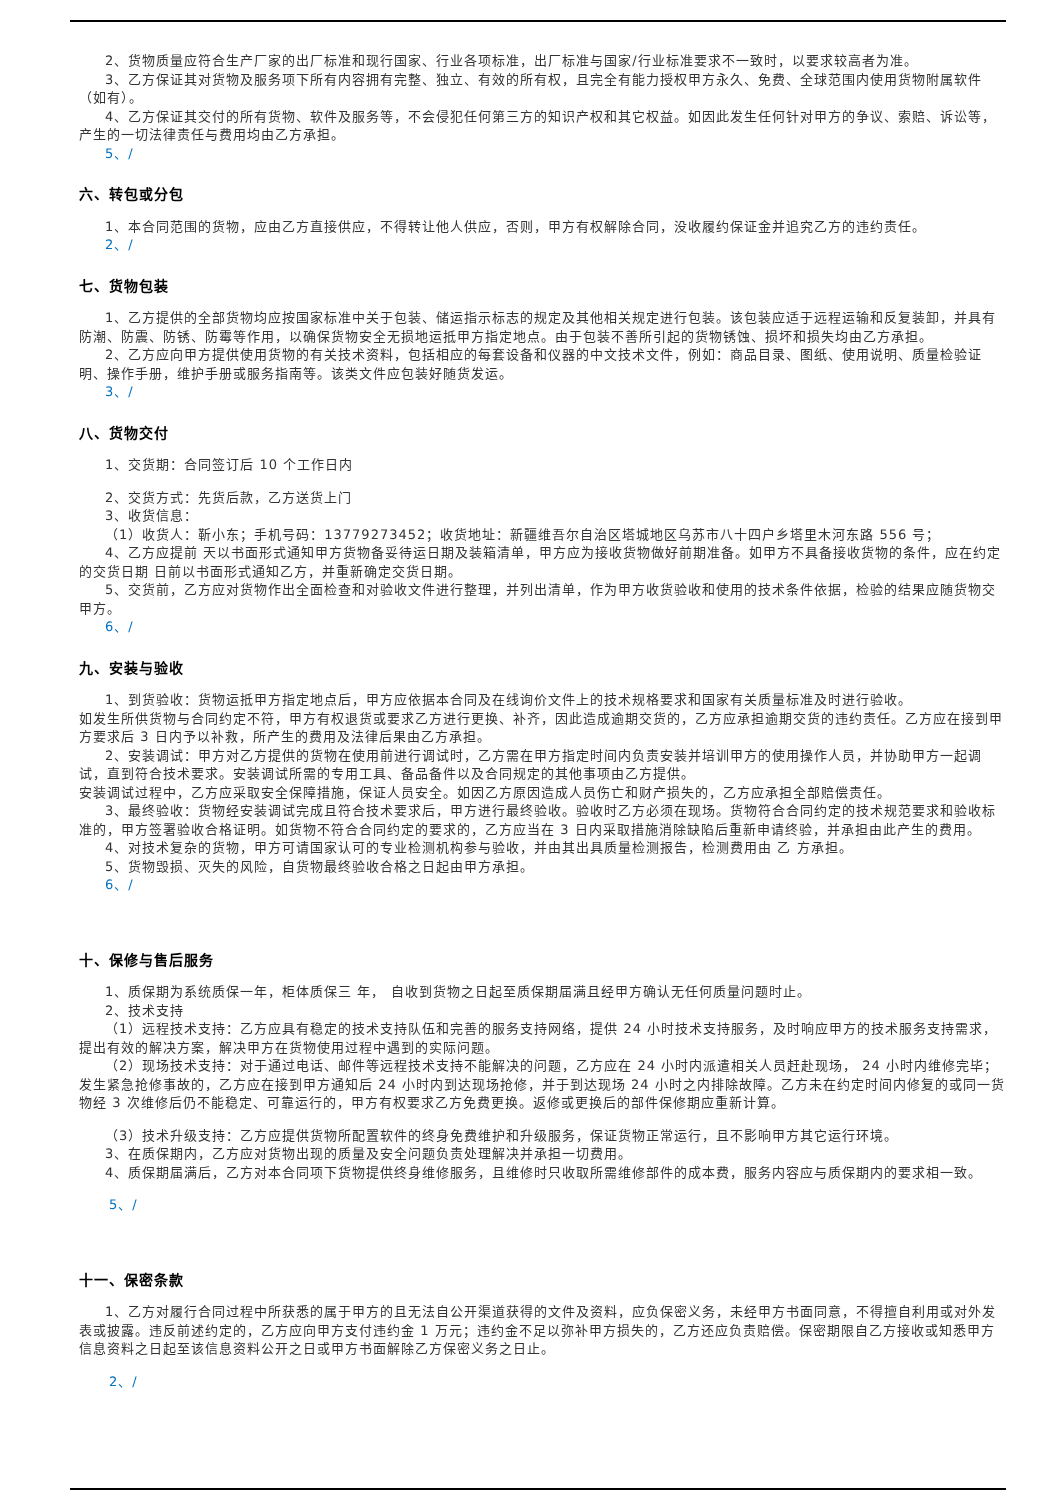2、货物质量应符合生产厂家的出厂标准和现行国家、行业各项标准，出厂标准与国家/行业标准要求不一致时，以要求较高者为准。
3、乙方保证其对货物及服务项下所有内容拥有完整、独立、有效的所有权，且完全有能力授权甲方永久、免费、全球范围内使用货物附属软件（如有）。
4、乙方保证其交付的所有货物、软件及服务等，不会侵犯任何第三方的知识产权和其它权益。如因此发生任何针对甲方的争议、索赔、诉讼等，产生的一切法律责任与费用均由乙方承担。
5、/
六、转包或分包
1、本合同范围的货物，应由乙方直接供应，不得转让他人供应，否则，甲方有权解除合同，没收履约保证金并追究乙方的违约责任。
2、/
七、货物包装
1、乙方提供的全部货物均应按国家标准中关于包装、储运指示标志的规定及其他相关规定进行包装。该包装应适于远程运输和反复装卸，并具有防潮、防震、防锈、防霉等作用，以确保货物安全无损地运抵甲方指定地点。由于包装不善所引起的货物锈蚀、损坏和损失均由乙方承担。
2、乙方应向甲方提供使用货物的有关技术资料，包括相应的每套设备和仪器的中文技术文件，例如：商品目录、图纸、使用说明、质量检验证明、操作手册，维护手册或服务指南等。该类文件应包装好随货发运。
3、/
八、货物交付
1、交货期：合同签订后 10 个工作日内
2、交货方式：先货后款，乙方送货上门
3、收货信息：
（1）收货人：靳小东；手机号码：13779273452；收货地址：新疆维吾尔自治区塔城地区乌苏市八十四户乡塔里木河东路 556 号；
4、乙方应提前 天以书面形式通知甲方货物备妥待运日期及装箱清单，甲方应为接收货物做好前期准备。如甲方不具备接收货物的条件，应在约定的交货日期 日前以书面形式通知乙方，并重新确定交货日期。
5、交货前，乙方应对货物作出全面检查和对验收文件进行整理，并列出清单，作为甲方收货验收和使用的技术条件依据，检验的结果应随货物交甲方。
6、/
九、安装与验收
1、到货验收：货物运抵甲方指定地点后，甲方应依据本合同及在线询价文件上的技术规格要求和国家有关质量标准及时进行验收。
如发生所供货物与合同约定不符，甲方有权退货或要求乙方进行更换、补齐，因此造成逾期交货的，乙方应承担逾期交货的违约责任。乙方应在接到甲方要求后 3 日内予以补救，所产生的费用及法律后果由乙方承担。
2、安装调试：甲方对乙方提供的货物在使用前进行调试时，乙方需在甲方指定时间内负责安装并培训甲方的使用操作人员，并协助甲方一起调试，直到符合技术要求。安装调试所需的专用工具、备品备件以及合同规定的其他事项由乙方提供。
安装调试过程中，乙方应采取安全保障措施，保证人员安全。如因乙方原因造成人员伤亡和财产损失的，乙方应承担全部赔偿责任。
3、最终验收：货物经安装调试完成且符合技术要求后，甲方进行最终验收。验收时乙方必须在现场。货物符合合同约定的技术规范要求和验收标准的，甲方签署验收合格证明。如货物不符合合同约定的要求的，乙方应当在 3 日内采取措施消除缺陷后重新申请终验，并承担由此产生的费用。
4、对技术复杂的货物，甲方可请国家认可的专业检测机构参与验收，并由其出具质量检测报告，检测费用由 乙 方承担。
5、货物毁损、灭失的风险，自货物最终验收合格之日起由甲方承担。
6、/
十、保修与售后服务
1、质保期为系统质保一年，柜体质保三 年， 自收到货物之日起至质保期届满且经甲方确认无任何质量问题时止。
2、技术支持
（1）远程技术支持：乙方应具有稳定的技术支持队伍和完善的服务支持网络，提供 24 小时技术支持服务，及时响应甲方的技术服务支持需求，提出有效的解决方案，解决甲方在货物使用过程中遇到的实际问题。
（2）现场技术支持：对于通过电话、邮件等远程技术支持不能解决的问题，乙方应在 24 小时内派遣相关人员赶赴现场， 24 小时内维修完毕；发生紧急抢修事故的，乙方应在接到甲方通知后 24 小时内到达现场抢修，并于到达现场 24 小时之内排除故障。乙方未在约定时间内修复的或同一货物经 3 次维修后仍不能稳定、可靠运行的，甲方有权要求乙方免费更换。返修或更换后的部件保修期应重新计算。
（3）技术升级支持：乙方应提供货物所配置软件的终身免费维护和升级服务，保证货物正常运行，且不影响甲方其它运行环境。
3、在质保期内，乙方应对货物出现的质量及安全问题负责处理解决并承担一切费用。
4、质保期届满后，乙方对本合同项下货物提供终身维修服务，且维修时只收取所需维修部件的成本费，服务内容应与质保期内的要求相一致。
5、/
十一、保密条款
1、乙方对履行合同过程中所获悉的属于甲方的且无法自公开渠道获得的文件及资料，应负保密义务，未经甲方书面同意，不得擅自利用或对外发表或披露。违反前述约定的，乙方应向甲方支付违约金 1 万元；违约金不足以弥补甲方损失的，乙方还应负责赔偿。保密期限自乙方接收或知悉甲方信息资料之日起至该信息资料公开之日或甲方书面解除乙方保密义务之日止。
2、/